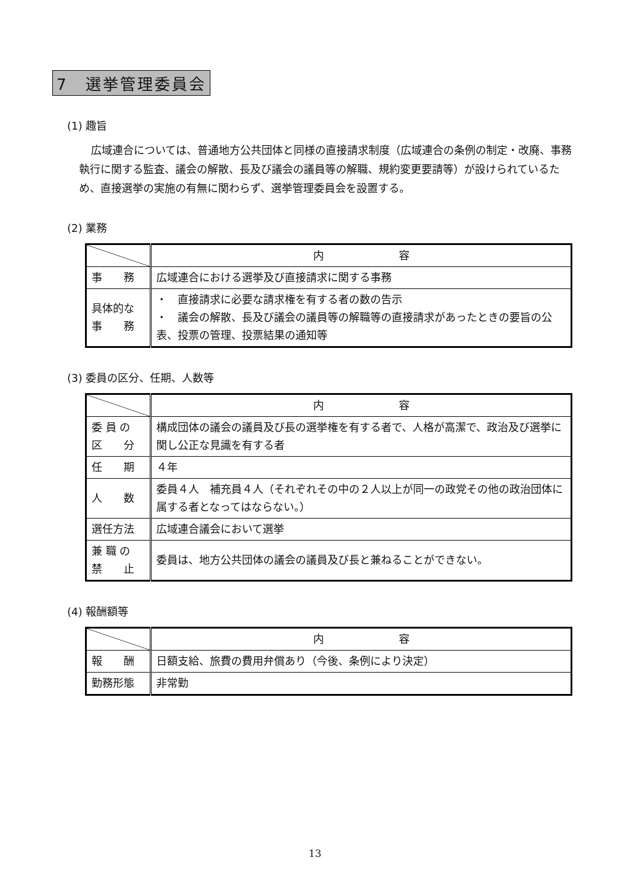7　選挙管理委員会
(1) 趣旨
広域連合については、普通地方公共団体と同様の直接請求制度（広域連合の条例の制定・改廃、事務執行に関する監査、議会の解散、長及び議会の議員等の解職、規約変更要請等）が設けられているため、直接選挙の実施の有無に関わらず、選挙管理委員会を設置する。
(2) 業務
| | 内 容 |
| 事 務 | 広域連合における選挙及び直接請求に関する事務 |
| 具体的な 事 務 | ・ 直接請求に必要な請求権を有する者の数の告示 ・ 議会の解散、長及び議会の議員等の解職等の直接請求があったときの要旨の公表、投票の管理、投票結果の通知等 |
(3) 委員の区分、任期、人数等
| | 内 容 |
| 委 員 の 区 分 | 構成団体の議会の議員及び長の選挙権を有する者で、人格が高潔で、政治及び選挙に関し公正な見識を有する者 |
| 任 期 | ４年 |
| 人 数 | 委員４人 補充員４人（それぞれその中の２人以上が同一の政党その他の政治団体に属する者となってはならない。） |
| 選任方法 | 広域連合議会において選挙 |
| 兼 職 の 禁 止 | 委員は、地方公共団体の議会の議員及び長と兼ねることができない。 |
(4) 報酬額等
| | 内 容 |
| 報 酬 | 日額支給、旅費の費用弁償あり（今後、条例により決定） |
| 勤務形態 | 非常勤 |
13